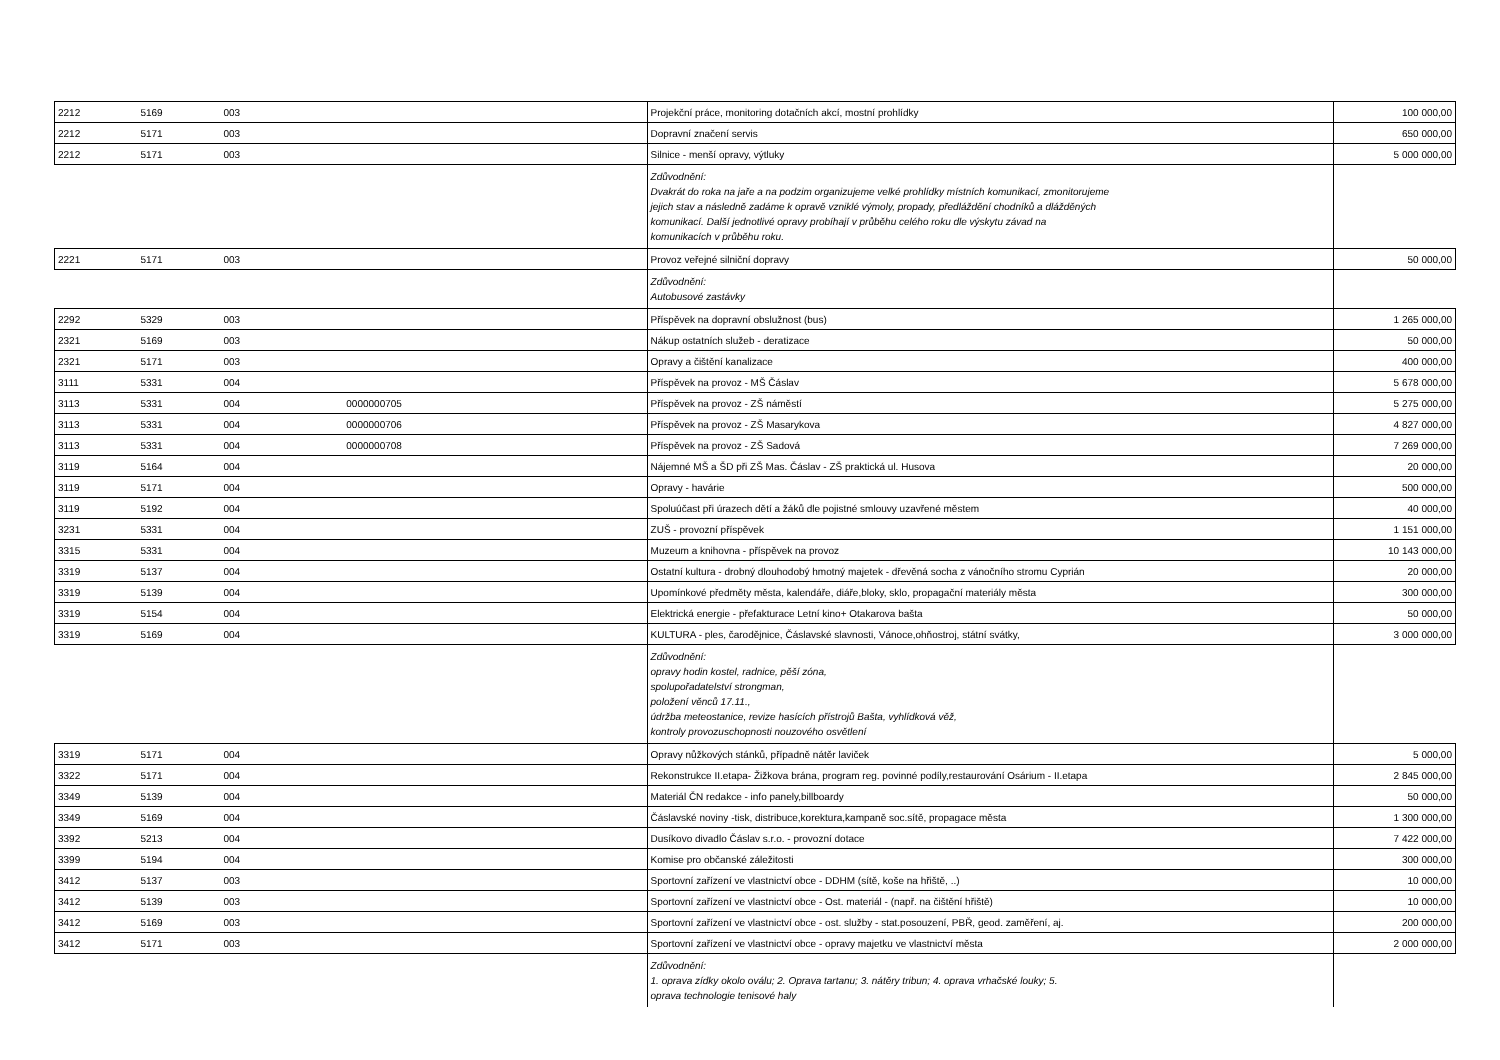| 2212 | 5169 | 003 | | Projekční práce, monitoring dotačních akcí, mostní prohlídky | 100 000,00 |
| 2212 | 5171 | 003 | | Dopravní značení servis | 650 000,00 |
| 2212 | 5171 | 003 | | Silnice - menší opravy, výtluky | 5 000 000,00 |
| | | | | Zdůvodnění: Dvakrát do roka na jaře a na podzim organizujeme velké prohlídky místních komunikací, zmonitorujeme jejich stav a následně zadáme k opravě vzniklé výmoly, propady, předláždění chodníků a dlážděných komunikací. Další jednotlivé opravy probíhají v průběhu celého roku dle výskytu závad na komunikacích v průběhu roku. | |
| 2221 | 5171 | 003 | | Provoz veřejné silniční dopravy | 50 000,00 |
| | | | | Zdůvodnění: Autobusové zastávky | |
| 2292 | 5329 | 003 | | Příspěvek na dopravní obslužnost (bus) | 1 265 000,00 |
| 2321 | 5169 | 003 | | Nákup ostatních služeb - deratizace | 50 000,00 |
| 2321 | 5171 | 003 | | Opravy a čištění kanalizace | 400 000,00 |
| 3111 | 5331 | 004 | | Příspěvek na provoz - MŠ Čáslav | 5 678 000,00 |
| 3113 | 5331 | 004 | 0000000705 | Příspěvek na provoz - ZŠ náměstí | 5 275 000,00 |
| 3113 | 5331 | 004 | 0000000706 | Příspěvek na provoz - ZŠ Masarykova | 4 827 000,00 |
| 3113 | 5331 | 004 | 0000000708 | Příspěvek na provoz - ZŠ Sadová | 7 269 000,00 |
| 3119 | 5164 | 004 | | Nájemné MŠ a ŠD při ZŠ Mas. Čáslav - ZŠ praktická ul. Husova | 20 000,00 |
| 3119 | 5171 | 004 | | Opravy - havárie | 500 000,00 |
| 3119 | 5192 | 004 | | Spoluúčast při úrazech dětí a žáků dle pojistné smlouvy uzavřené městem | 40 000,00 |
| 3231 | 5331 | 004 | | ZUŠ - provozní příspěvek | 1 151 000,00 |
| 3315 | 5331 | 004 | | Muzeum a knihovna - příspěvek na provoz | 10 143 000,00 |
| 3319 | 5137 | 004 | | Ostatní kultura - drobný dlouhodobý hmotný majetek - dřevěná socha z vánočního stromu Cyprián | 20 000,00 |
| 3319 | 5139 | 004 | | Upomínkové předměty města, kalendáře, diáře,bloky, sklo, propagační materiály města | 300 000,00 |
| 3319 | 5154 | 004 | | Elektrická energie - přefakturace Letní kino+ Otakarova bašta | 50 000,00 |
| 3319 | 5169 | 004 | | KULTURA - ples, čarodějnice, Čáslavské slavnosti, Vánoce,ohňostroj, státní svátky, | 3 000 000,00 |
| | | | | Zdůvodnění: opravy hodin kostel, radnice, pěší zóna, spolupořadatelství strongman, položení věnců 17.11., údržba meteostanice, revize hasících přístrojů Bašta, vyhlídková věž, kontroly provozuschopnosti nouzového osvětlení | |
| 3319 | 5171 | 004 | | Opravy nůžkových stánků, případně nátěr laviček | 5 000,00 |
| 3322 | 5171 | 004 | | Rekonstrukce II.etapa- Žižkova brána, program reg. povinné podíly,restaurování Osárium - II.etapa | 2 845 000,00 |
| 3349 | 5139 | 004 | | Materiál ČN redakce - info panely,billboardy | 50 000,00 |
| 3349 | 5169 | 004 | | Čáslavské noviny -tisk, distribuce,korektura,kampaně soc.sítě, propagace města | 1 300 000,00 |
| 3392 | 5213 | 004 | | Dusíkovo divadlo Čáslav s.r.o. - provozní dotace | 7 422 000,00 |
| 3399 | 5194 | 004 | | Komise pro občanské záležitosti | 300 000,00 |
| 3412 | 5137 | 003 | | Sportovní zařízení ve vlastnictví obce - DDHM (sítě, koše na hřiště, ..) | 10 000,00 |
| 3412 | 5139 | 003 | | Sportovní zařízení ve vlastnictví obce - Ost. materiál - (např. na čištění hřiště) | 10 000,00 |
| 3412 | 5169 | 003 | | Sportovní zařízení ve vlastnictví obce - ost. služby - stat.posouzení, PBŘ, geod. zaměření, aj. | 200 000,00 |
| 3412 | 5171 | 003 | | Sportovní zařízení ve vlastnictví obce - opravy majetku ve vlastnictví města | 2 000 000,00 |
| | | | | Zdůvodnění: 1. oprava zídky okolo oválu; 2. Oprava tartanu; 3. nátěry tribun; 4. oprava vrhačské louky; 5. oprava technologie tenisové haly | |